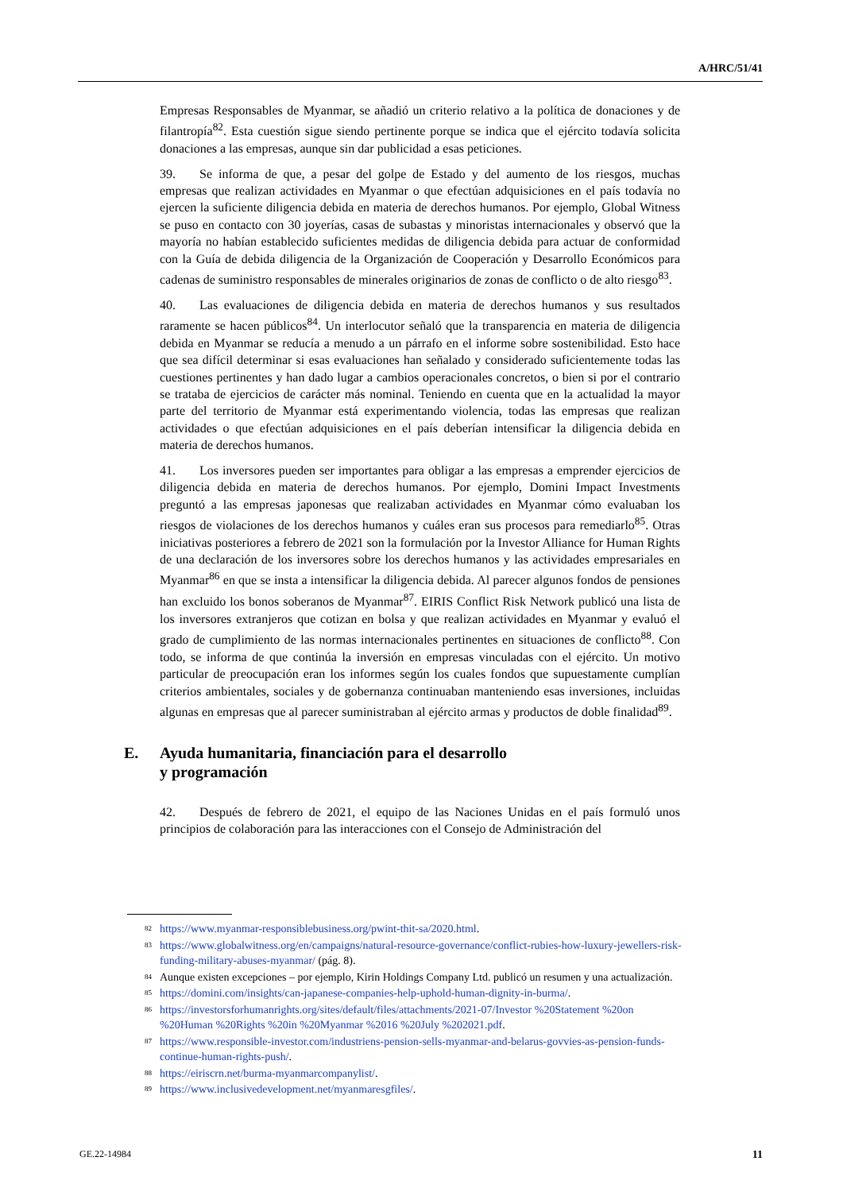A/HRC/51/41
Empresas Responsables de Myanmar, se añadió un criterio relativo a la política de donaciones y de filantropía<sup>82</sup>. Esta cuestión sigue siendo pertinente porque se indica que el ejército todavía solicita donaciones a las empresas, aunque sin dar publicidad a esas peticiones.
39. Se informa de que, a pesar del golpe de Estado y del aumento de los riesgos, muchas empresas que realizan actividades en Myanmar o que efectúan adquisiciones en el país todavía no ejercen la suficiente diligencia debida en materia de derechos humanos. Por ejemplo, Global Witness se puso en contacto con 30 joyerías, casas de subastas y minoristas internacionales y observó que la mayoría no habían establecido suficientes medidas de diligencia debida para actuar de conformidad con la Guía de debida diligencia de la Organización de Cooperación y Desarrollo Económicos para cadenas de suministro responsables de minerales originarios de zonas de conflicto o de alto riesgo<sup>83</sup>.
40. Las evaluaciones de diligencia debida en materia de derechos humanos y sus resultados raramente se hacen públicos<sup>84</sup>. Un interlocutor señaló que la transparencia en materia de diligencia debida en Myanmar se reducía a menudo a un párrafo en el informe sobre sostenibilidad. Esto hace que sea difícil determinar si esas evaluaciones han señalado y considerado suficientemente todas las cuestiones pertinentes y han dado lugar a cambios operacionales concretos, o bien si por el contrario se trataba de ejercicios de carácter más nominal. Teniendo en cuenta que en la actualidad la mayor parte del territorio de Myanmar está experimentando violencia, todas las empresas que realizan actividades o que efectúan adquisiciones en el país deberían intensificar la diligencia debida en materia de derechos humanos.
41. Los inversores pueden ser importantes para obligar a las empresas a emprender ejercicios de diligencia debida en materia de derechos humanos. Por ejemplo, Domini Impact Investments preguntó a las empresas japonesas que realizaban actividades en Myanmar cómo evaluaban los riesgos de violaciones de los derechos humanos y cuáles eran sus procesos para remediarlo<sup>85</sup>. Otras iniciativas posteriores a febrero de 2021 son la formulación por la Investor Alliance for Human Rights de una declaración de los inversores sobre los derechos humanos y las actividades empresariales en Myanmar<sup>86</sup> en que se insta a intensificar la diligencia debida. Al parecer algunos fondos de pensiones han excluido los bonos soberanos de Myanmar<sup>87</sup>. EIRIS Conflict Risk Network publicó una lista de los inversores extranjeros que cotizan en bolsa y que realizan actividades en Myanmar y evaluó el grado de cumplimiento de las normas internacionales pertinentes en situaciones de conflicto<sup>88</sup>. Con todo, se informa de que continúa la inversión en empresas vinculadas con el ejército. Un motivo particular de preocupación eran los informes según los cuales fondos que supuestamente cumplían criterios ambientales, sociales y de gobernanza continuaban manteniendo esas inversiones, incluidas algunas en empresas que al parecer suministraban al ejército armas y productos de doble finalidad<sup>89</sup>.
E. Ayuda humanitaria, financiación para el desarrollo
y programación
42. Después de febrero de 2021, el equipo de las Naciones Unidas en el país formuló unos principios de colaboración para las interacciones con el Consejo de Administración del
<sup>82</sup> https://www.myanmar-responsiblebusiness.org/pwint-thit-sa/2020.html.
<sup>83</sup> https://www.globalwitness.org/en/campaigns/natural-resource-governance/conflict-rubies-how-luxury-jewellers-risk-funding-military-abuses-myanmar/ (pág. 8).
<sup>84</sup> Aunque existen excepciones – por ejemplo, Kirin Holdings Company Ltd. publicó un resumen y una actualización.
<sup>85</sup> https://domini.com/insights/can-japanese-companies-help-uphold-human-dignity-in-burma/.
<sup>86</sup> https://investorsforhumanrights.org/sites/default/files/attachments/2021-07/Investor %20Statement %20on %20Human %20Rights %20in %20Myanmar %2016 %20July %202021.pdf.
<sup>87</sup> https://www.responsible-investor.com/industriens-pension-sells-myanmar-and-belarus-govvies-as-pension-funds-continue-human-rights-push/.
<sup>88</sup> https://eiriscrn.net/burma-myanmarcompanylist/.
<sup>89</sup> https://www.inclusivedevelopment.net/myanmaresgfiles/.
GE.22-14984 11